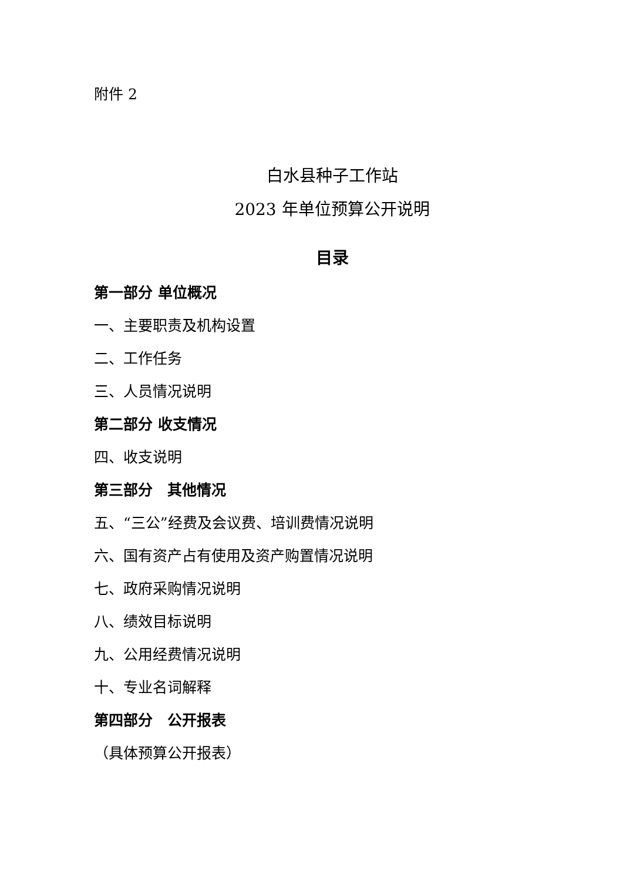附件 2
白水县种子工作站
2023 年单位预算公开说明
目录
第一部分 单位概况
一、主要职责及机构设置
二、工作任务
三、人员情况说明
第二部分 收支情况
四、收支说明
第三部分　其他情况
五、“三公”经费及会议费、培训费情况说明
六、国有资产占有使用及资产购置情况说明
七、政府采购情况说明
八、绩效目标说明
九、公用经费情况说明
十、专业名词解释
第四部分　公开报表
（具体预算公开报表）